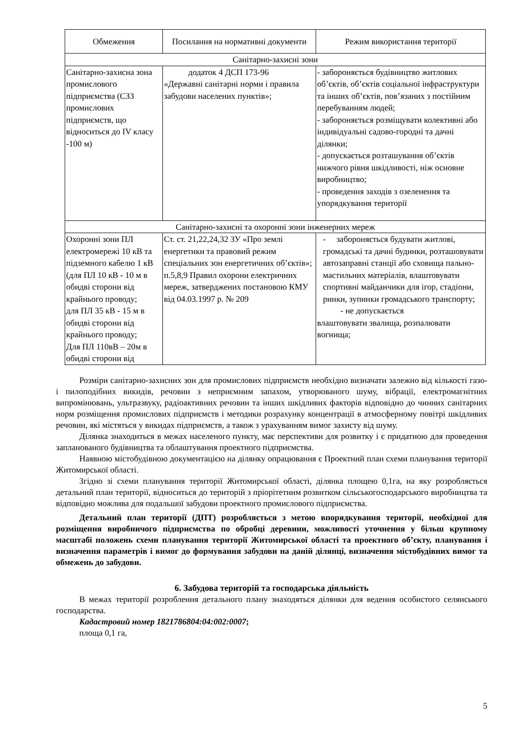| Обмеження | Посилання на нормативні документи | Режим використання території |
| --- | --- | --- |
| Санітарно-захисні зони | | |
| Санітарно-захисна зона промислового підприємства (СЗЗ промислових підприємств, що відноситься до IV класу -100 м) | додаток 4 ДСП 173-96 «Державні санітарні норми і правила забудови населених пунктів»; | - забороняється будівництво житлових об’єктів, об’єктів соціальної інфраструктури та інших об’єктів, пов’язаних з постійним перебуванням людей; - забороняється розміщувати колективні або індивідуальні садово-городні та дачні ділянки; - допускається розташування об’єктів нижчого рівня шкідливості, ніж основне виробництво; - проведення заходів з озеленення та упорядкування території |
| Санітарно-захисні та охоронні зони інженерних мереж | | |
| Охоронні зони ПЛ електромережі 10 кВ та підземного кабелю 1 кВ (для ПЛ 10 кВ - 10 м в обидві сторони від крайнього проводу; для ПЛ 35 кВ - 15 м в обидві сторони від крайнього проводу; Для ПЛ 110вВ – 20м в обидві сторони від | Ст. ст. 21,22,24,32 ЗУ «Про землі енергетики та правовий режим спеціальних зон енергетичних об’єктів»; п.5,8,9 Правил охорони електричних мереж, затверджених постановою КМУ від 04.03.1997 р. № 209 | - забороняється будувати житлові, громадські та дачні будинки, розташовувати автозаправні станції або сховища пально- мастильних матеріалів, влаштовувати спортивні майданчики для ігор, стадіони, ринки, зупинки громадського транспорту; - не допускається влаштовувати звалища, розпалювати вогнища; |
Розміри санітарно-захисних зон для промислових підприємств необхідно визначати залежно від кількості газо- і пилоподібних викидів, речовин з неприємним запахом, утворюваного шуму, вібрації, електромагнітних випромінювань, ультразвуку, радіоактивних речовин та інших шкідливих факторів відповідно до чинних санітарних норм розміщення промислових підприємств і методики розрахунку концентрації в атмосферному повітрі шкідливих речовин, які містяться у викидах підприємств, а також з урахуванням вимог захисту від шуму.
Ділянка знаходиться в межах населеного пункту, має перспективи для розвитку і є придатною для проведення запланованого будівництва та облаштування проектного підприємства.
Наявною містобудівною документацією на ділянку опрацювання є Проектний план схеми планування території Житомирської області.
Згідно зі схеми планування території Житомирської області, ділянка площею 0,1га, на яку розробляється детальний план території, відноситься до територій з пріорітетним розвитком сільськогосподарського виробництва та відповідно можлива для подальшої забудови проектного промислового підприємства.
Детальний план території (ДПТ) розробляється з метою впорядкування території, необхідної для розміщення виробничого підприємства по обробці деревини, можливості уточнення у більш крупному масштабі положень схеми планування території Житомирської області та проектного об’єкту, планування і визначення параметрів і вимог до формування забудови на даній ділянці, визначення містобудівних вимог та обмежень до забудови.
6. Забудова територій та господарська діяльність
В межах території розроблення детального плану знаходяться ділянки для ведення особистого селянського господарства.
Кадастровий номер 1821786804:04:002:0007;
площа 0,1 га,
5